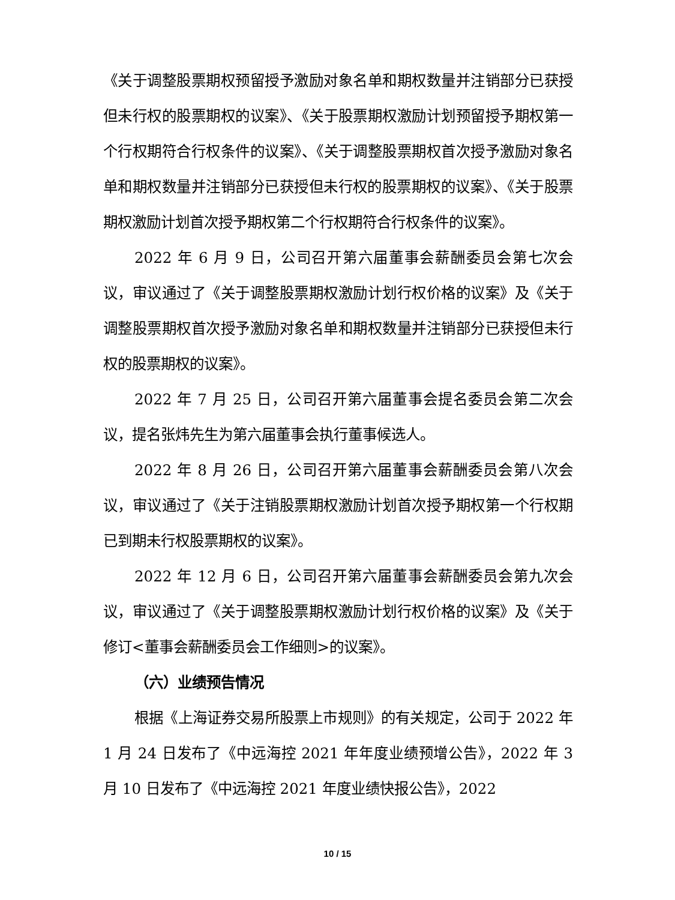《关于调整股票期权预留授予激励对象名单和期权数量并注销部分已获授但未行权的股票期权的议案》、《关于股票期权激励计划预留授予期权第一个行权期符合行权条件的议案》、《关于调整股票期权首次授予激励对象名单和期权数量并注销部分已获授但未行权的股票期权的议案》、《关于股票期权激励计划首次授予期权第二个行权期符合行权条件的议案》。
2022 年 6 月 9 日，公司召开第六届董事会薪酬委员会第七次会议，审议通过了《关于调整股票期权激励计划行权价格的议案》及《关于调整股票期权首次授予激励对象名单和期权数量并注销部分已获授但未行权的股票期权的议案》。
2022 年 7 月 25 日，公司召开第六届董事会提名委员会第二次会议，提名张炜先生为第六届董事会执行董事候选人。
2022 年 8 月 26 日，公司召开第六届董事会薪酬委员会第八次会议，审议通过了《关于注销股票期权激励计划首次授予期权第一个行权期已到期未行权股票期权的议案》。
2022 年 12 月 6 日，公司召开第六届董事会薪酬委员会第九次会议，审议通过了《关于调整股票期权激励计划行权价格的议案》及《关于修订<董事会薪酬委员会工作细则>的议案》。
（六）业绩预告情况
根据《上海证券交易所股票上市规则》的有关规定，公司于 2022 年 1 月 24 日发布了《中远海控 2021 年年度业绩预增公告》，2022 年 3 月 10 日发布了《中远海控 2021 年度业绩快报公告》，2022
10 / 15